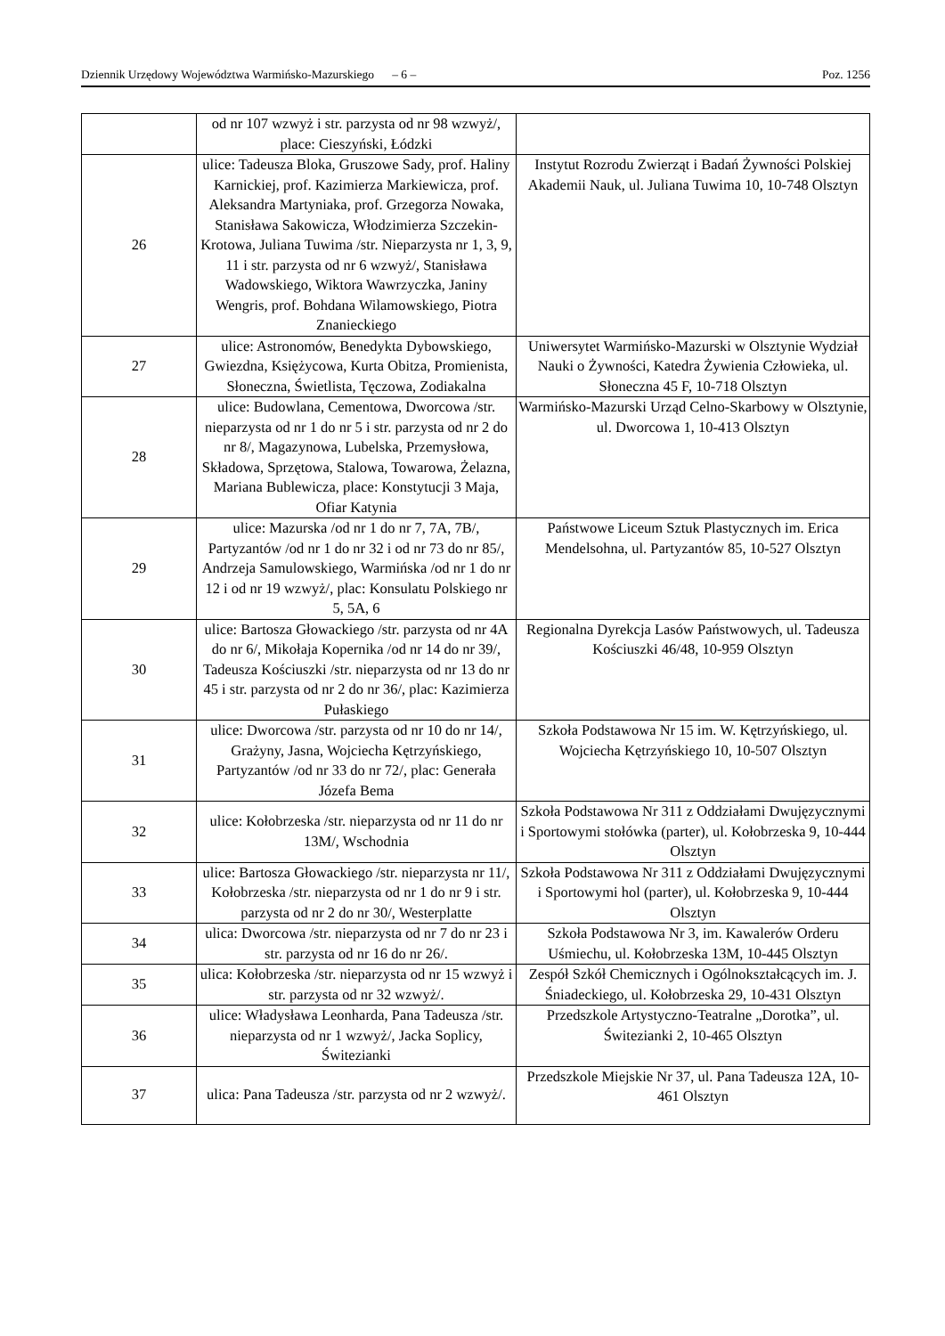Dziennik Urzędowy Województwa Warmińsko-Mazurskiego – 6 – Poz. 1256
| | od nr 107 wzwyż i str. parzysta od nr 98 wzwyż/, place: Cieszyński, Łódzki | |
| 26 | ulice: Tadeusza Bloka, Gruszowe Sady, prof. Haliny Karnickiej, prof. Kazimierza Markiewicza, prof. Aleksandra Martyniaka, prof. Grzegorza Nowaka, Stanisława Sakowicza, Włodzimierza Szczekin-Krotowa, Juliana Tuwima /str. Nieparzysta nr 1, 3, 9, 11 i str. parzysta od nr 6 wzwyż/, Stanisława Wadowskiego, Wiktora Wawrzyczka, Janiny Wengris, prof. Bohdana Wilamowskiego, Piotra Znanieckiego | Instytut Rozrodu Zwierząt i Badań Żywności Polskiej Akademii Nauk, ul. Juliana Tuwima 10, 10-748 Olsztyn |
| 27 | ulice: Astronomów, Benedykta Dybowskiego, Gwiezdna, Księżycowa, Kurta Obitza, Promienista, Słoneczna, Świetlista, Tęczowa, Zodiakalna | Uniwersytet Warmińsko-Mazurski w Olsztynie Wydział Nauki o Żywności, Katedra Żywienia Człowieka, ul. Słoneczna 45 F, 10-718 Olsztyn |
| 28 | ulice: Budowlana, Cementowa, Dworcowa /str. nieparzysta od nr 1 do nr 5 i str. parzysta od nr 2 do nr 8/, Magazynowa, Lubelska, Przemysłowa, Składowa, Sprzętowa, Stalowa, Towarowa, Żelazna, Mariana Bublewicza, place: Konstytucji 3 Maja, Ofiar Katynia | Warmińsko-Mazurski Urząd Celno-Skarbowy w Olsztynie, ul. Dworcowa 1, 10-413 Olsztyn |
| 29 | ulice: Mazurska /od nr 1 do nr 7, 7A, 7B/, Partyzantów /od nr 1 do nr 32 i od nr 73 do nr 85/, Andrzeja Samulowskiego, Warmińska /od nr 1 do nr 12 i od nr 19 wzwyż/, plac: Konsulatu Polskiego nr 5, 5A, 6 | Państwowe Liceum Sztuk Plastycznych im. Erica Mendelsohna, ul. Partyzantów 85, 10-527 Olsztyn |
| 30 | ulice: Bartosza Głowackiego /str. parzysta od nr 4A do nr 6/, Mikołaja Kopernika /od nr 14 do nr 39/, Tadeusza Kościuszki /str. nieparzysta od nr 13 do nr 45 i str. parzysta od nr 2 do nr 36/, plac: Kazimierza Pułaskiego | Regionalna Dyrekcja Lasów Państwowych, ul. Tadeusza Kościuszki 46/48, 10-959 Olsztyn |
| 31 | ulice: Dworcowa /str. parzysta od nr 10 do nr 14/, Grażyny, Jasna, Wojciecha Kętrzyńskiego, Partyzantów /od nr 33 do nr 72/, plac: Generała Józefa Bema | Szkoła Podstawowa Nr 15 im. W. Kętrzyńskiego, ul. Wojciecha Kętrzyńskiego 10, 10-507 Olsztyn |
| 32 | ulice: Kołobrzeska /str. nieparzysta od nr 11 do nr 13M/, Wschodnia | Szkoła Podstawowa Nr 311 z Oddziałami Dwujęzycznymi i Sportowymi stołówka (parter), ul. Kołobrzeska 9, 10-444 Olsztyn |
| 33 | ulice: Bartosza Głowackiego /str. nieparzysta nr 11/, Kołobrzeska /str. nieparzysta od nr 1 do nr 9 i str. parzysta od nr 2 do nr 30/, Westerplatte | Szkoła Podstawowa Nr 311 z Oddziałami Dwujęzycznymi i Sportowymi hol (parter), ul. Kołobrzeska 9, 10-444 Olsztyn |
| 34 | ulica: Dworcowa /str. nieparzysta od nr 7 do nr 23 i str. parzysta od nr 16 do nr 26/. | Szkoła Podstawowa Nr 3, im. Kawalerów Orderu Uśmiechu, ul. Kołobrzeska 13M, 10-445 Olsztyn |
| 35 | ulica: Kołobrzeska /str. nieparzysta od nr 15 wzwyż i str. parzysta od nr 32 wzwyż/. | Zespół Szkół Chemicznych i Ogólnokształcących im. J. Śniadeckiego, ul. Kołobrzeska 29, 10-431 Olsztyn |
| 36 | ulice: Władysława Leonharda, Pana Tadeusza /str. nieparzysta od nr 1 wzwyż/, Jacka Soplicy, Świtezianki | Przedszkole Artystyczno-Teatralne „Dorotka”, ul. Świtezianki 2, 10-465 Olsztyn |
| 37 | ulica: Pana Tadeusza /str. parzysta od nr 2 wzwyż/. | Przedszkole Miejskie Nr 37, ul. Pana Tadeusza 12A, 10-461 Olsztyn |